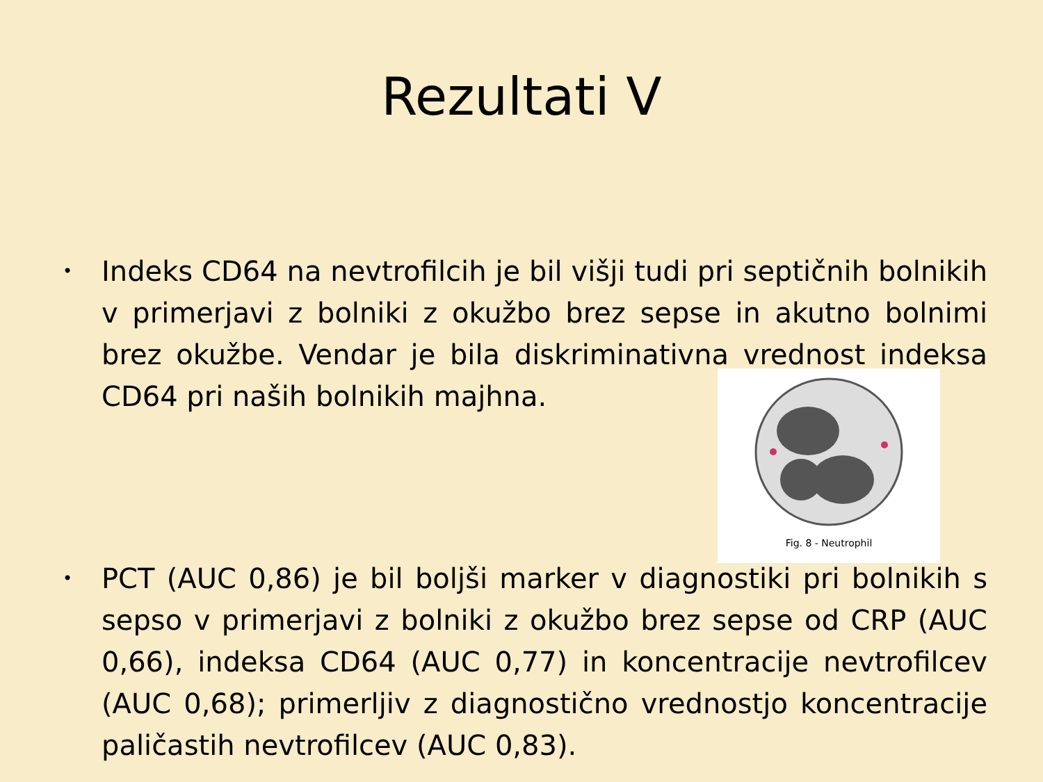Rezultati V
•
Indeks CD64 na nevtrofilcih je bil višji tudi pri septičnih bolnikih v primerjavi z bolniki z okužbo brez sepse in akutno bolnimi brez okužbe. Vendar je bila diskriminativna vrednost indeksa CD64 pri naših bolnikih majhna.
Fig. 8 - Neutrophil
•
PCT (AUC 0,86) je bil boljši marker v diagnostiki pri bolnikih s sepso v primerjavi z bolniki z okužbo brez sepse od CRP (AUC 0,66), indeksa CD64 (AUC 0,77) in koncentracije nevtrofilcev (AUC 0,68); primerljiv z diagnostično vrednostjo koncentracije paličastih nevtrofilcev (AUC 0,83).